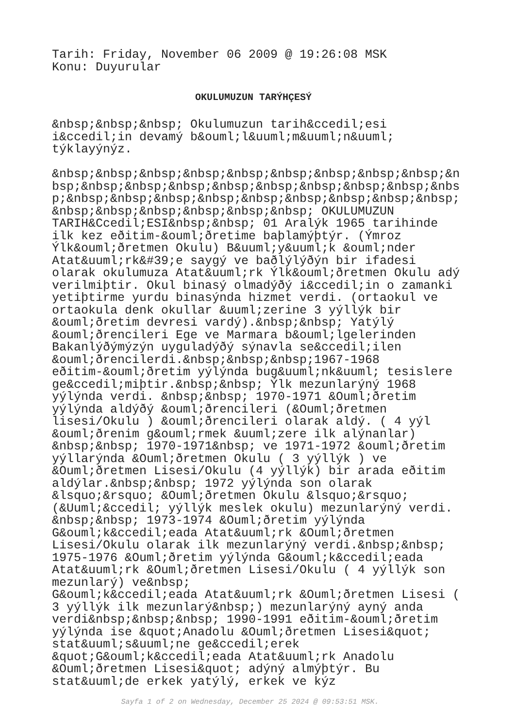Tarih: Friday, November 06 2009 @ 19:26:08 MSK Konu: Duyurular
OKULUMUZUN TARÝHÇESÝ
&nbsp;&nbsp;&nbsp; Okulumuzun tarih&ccedil;esi i&ccedil;in devamý b&ouml;l&uuml;m&uuml;n&uuml; týklayýnýz. &nbsp;&nbsp;&nbsp;&nbsp;&nbsp;&nbsp;&nbsp;&nbsp;&nbsp;&n bsp;&nbsp;&nbsp;&nbsp;&nbsp;&nbsp;&nbsp;&nbsp;&nbsp;&nbs p;&nbsp;&nbsp;&nbsp;&nbsp;&nbsp;&nbsp;&nbsp;&nbsp;&nbsp; &nbsp;&nbsp;&nbsp;&nbsp;&nbsp;&nbsp; OKULUMUZUN TARIH&Ccedil;ESI&nbsp;&nbsp; 01 Aralýk 1965 tarihinde ilk kez eðitim-&ouml;ðretime baþlamýþtýr. (Ýmroz Ýlk&ouml;ðretmen Okulu) B&uuml;y&uuml;k &ouml;nder Atat&uuml;rk&#39;e saygý ve baðlýlýðýn bir ifadesi olarak okulumuza Atat&uuml;rk Ýlk&ouml;ðretmen Okulu adý verilmiþtir. Okul binasý olmadýðý i&ccedil;in o zamanki yetiþtirme yurdu binasýnda hizmet verdi. (ortaokul ve ortaokula denk okullar &uuml;zerine 3 yýllýk bir &ouml;ðretim devresi vardý).&nbsp;&nbsp; Yatýlý &ouml;ðrencileri Ege ve Marmara b&ouml;lgelerinden Bakanlýðýmýzýn uyguladýðý sýnavla se&ccedil;ilen &ouml;ðrencilerdi.&nbsp;&nbsp;&nbsp;1967-1968 eðitim-&ouml;ðretim yýlýnda bug&uuml;nk&uuml; tesislere ge&ccedil;miþtir.&nbsp;&nbsp; Ýlk mezunlarýný 1968 yýlýnda verdi. &nbsp;&nbsp; 1970-1971 &Ouml;ðretim yýlýnda aldýðý &ouml;ðrencileri (&Ouml;ðretmen lisesi/Okulu ) &ouml;ðrencileri olarak aldý. ( 4 yýl &ouml;ðrenim g&ouml;rmek &uuml;zere ilk alýnanlar) &nbsp;&nbsp; 1970-1971&nbsp; ve 1971-1972 &ouml;ðretim yýllarýnda &Ouml;ðretmen Okulu ( 3 yýllýk ) ve &Ouml;ðretmen Lisesi/Okulu (4 yýllýk) bir arada eðitim aldýlar.&nbsp;&nbsp; 1972 yýlýnda son olarak &lsquo;&rsquo; &Ouml;ðretmen Okulu &lsquo;&rsquo; (&Uuml;&ccedil; yýllýk meslek okulu) mezunlarýný verdi. &nbsp;&nbsp; 1973-1974 &Ouml;ðretim yýlýnda G&ouml;k&ccedil;eada Atat&uuml;rk &Ouml;ðretmen Lisesi/Okulu olarak ilk mezunlarýný verdi.&nbsp;&nbsp; 1975-1976 &Ouml;ðretim yýlýnda G&ouml;k&ccedil;eada Atat&uuml;rk &Ouml;ðretmen Lisesi/Okulu ( 4 yýllýk son mezunlarý) ve&nbsp; G&ouml;k&ccedil;eada Atat&uuml;rk &Ouml;ðretmen Lisesi ( 3 yýllýk ilk mezunlarý&nbsp;) mezunlarýný ayný anda verdi&nbsp;&nbsp;&nbsp; 1990-1991 eðitim-&ouml;ðretim yýlýnda ise &quot;Anadolu &Ouml;ðretmen Lisesi&quot; stat&uuml;s&uuml;ne ge&ccedil;erek &quot;G&ouml;k&ccedil;eada Atat&uuml;rk Anadolu &Ouml;ðretmen Lisesi&quot; adýný almýþtýr. Bu stat&uuml;de erkek yatýlý, erkek ve kýz
Sayfa 1 of 2 on Wednesday, December 25 2024 @ 09:53:51 MSK.